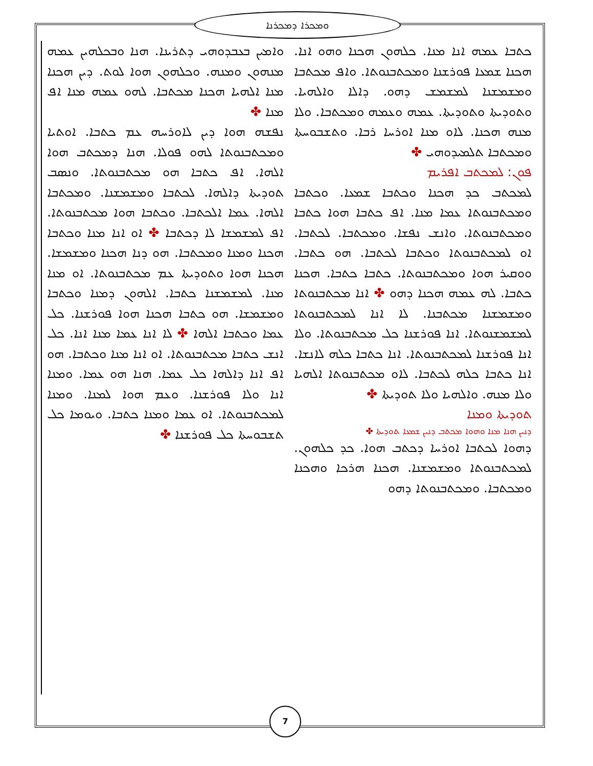ܘܡܟܪܐ ܕܡܟܪܢܐ
ܘܐܡܝܢ ܒܥܒܕܘܗܝ ܕܬܪܝܢܐ. ܗܢܐ ܘܒܟܠܗܝܢ ܥܡܗ ܡܢܗܘܢ ܘܡܢܗ. ܘܟܠܗܘܢ ܗܘܐ ܠܘܬ. ܕܝܢ ܗܟܢܐ ܡܢܐ ܐܠܗܝܐ ܗܟܢܐ ܡܟܬܒܐ. ܠܗܘ ܥܡܗ ܡܢܐ ܐܦ ܡܢܐ ✤
ܢܦܫܗ ܗܘܐ ܕܝܢ ܠܐܘܪܚܗ ܥܡ ܟܬܒܐ. ܐܘܬܝܐ ܘܡܟܬܒܢܘܬܐ ܠܗܘ ܦܘܠܐ. ܗܢܐ ܕܡܟܬܒ ܗܘܐ ܐܠܗܐ. ܐܦ ܟܬܒܐ ܗܘ ܡܟܬܒܢܘܬܐ. ܘܢܣܒ ܬܘܕܝܬܐ ܕܐܠܗܐ. ܠܟܬܒܐ ܘܡܫܡܫܢܐ. ܘܡܟܬܒܐ ܐܠܗܐ. ܥܡܐ ܐܠܟܬܒܐ. ܘܟܬܒܐ ܗܘܐ ܡܟܬܒܢܘܬܐ. ܐܦ ܠܡܫܡܫܐ ܠܐ ܕܟܬܒܐ ✤ ܐܘ ܐܢܐ ܡܢܐ ܘܟܬܒܐ ܗܟܢܐ ܘܡܢܐ ܘܡܟܬܒܐ. ܗܘ ܕܢܐ ܗܟܢܐ ܘܡܫܡܫܐ. ܗܟܢܐ ܗܘܐ ܘܬܘܕܝܬܐ ܥܡ ܡܟܬܒܢܘܬܐ. ܐܘ ܡܢܐ ܡܢܐ. ܠܡܫܡܫܢܐ ܟܬܒܐ. ܐܠܗܘܢ ܕܡܢܐ ܘܟܬܒܐ ܘܡܫܡܫܐ. ܗܘ ܟܬܒܐ ܗܟܢܐ ܗܘܐ ܦܘܪܫܢܐ. ܟܠ ܥܡܐ ܘܟܬܒܐ ܐܠܗܐ ✤ ܠܐ ܐܢܐ ܥܡܐ ܡܢܐ ܐܢܐ. ܟܠ ܐܢܫ ܟܬܒܐ ܡܟܬܒܢܘܬܐ. ܐܘ ܐܢܐ ܡܢܐ ܘܟܬܒܐ. ܗܘ ܐܦ ܐܢܐ ܕܐܠܗܐ ܟܠ ܥܡܐ. ܗܢܐ ܗܘ ܥܡܐ. ܘܡܢܐ ܐܢܐ ܘܠܐ ܦܘܪܫܢܐ. ܘܥܡ ܗܘܐ ܠܡܢܐ. ܘܡܢܐ ܠܡܟܬܒܢܘܬܐ. ܐܘ ܥܡܐ ܘܡܢܐ ܟܬܒܐ. ܘܝܘܡܐ ܟܠ ܬܫܒܘܚܬܐ ܟܠ ܦܘܪܫܢܐ ✤
ܟܬܒܐ ܥܡܗ ܐܢܐ ܡܢܐ. ܟܠܗܘܢ ܗܟܢܐ ܘܗܘ ܐܢܐ. ܗܟܢܐ ܫܡܥܐ ܦܘܪܫܢܐ ܘܡܟܬܒܢܘܬܐ. ܘܐܦ ܡܟܬܒܐ ܘܡܫܡܫܢܐ ܠܡܫܡܫ ܕܗܘ. ܕܐܠܐ ܘܐܠܗܝܐ. ܘܬܘܕܝܬܐ ܘܬܘܕܝܬܐ. ܥܡܗ ܘܥܡܗ ܘܡܟܬܒܐ. ܘܠܐ ܡܢܗ ܗܟܢܐ. ܠܐܘ ܡܢܐ ܐܘܪܚܐ ܪܒܐ. ܘܬܫܒܘܚܬܐ ܘܡܟܬܒܐ ܬܠܡܝܕܘܗܝ ✤
ܦܘܢ: ܠܡܟܬܒ ܐܦܪܝܡ
ܠܡܟܬܒ ܟܕ ܗܟܢܐ ܘܟܬܒܐ ܫܡܥܐ. ܘܟܬܒܐ ܘܡܟܬܒܢܘܬܐ ܥܡܐ ܡܢܐ. ܐܦ ܟܬܒܐ ܗܘܐ ܟܬܒܐ ܘܡܟܬܒܢܘܬܐ. ܘܐܢܫ ܢܦܫܐ. ܘܡܟܬܒܐ. ܠܟܬܒܐ. ܐܘ ܠܡܟܬܒܢܘܬܐ ܘܟܬܒܐ ܠܟܬܒܐ. ܗܘ ܟܬܒܐ. ܘܘܩܝܪ ܗܘܐ ܘܡܟܬܒܢܘܬܐ. ܟܬܒܐ ܟܬܒܐ. ܗܟܢܐ ܟܬܒܐ. ܠܗ ܥܡܗ ܗܟܢܐ ܕܗܘ ✤ ܐܢܐ ܡܟܬܒܢܘܬܐ ܘܡܫܡܫܢܐ ܡܟܬܒܢܐ. ܠܐ ܐܢܐ ܠܡܟܬܒܢܘܬܐ ܠܡܫܡܫܢܘܬܐ. ܐܢܐ ܦܘܪܫܢܐ ܟܠ ܡܟܬܒܢܘܬܐ. ܘܠܐ ܐܢܐ ܦܘܪܫܢܐ ܠܡܟܬܒܢܘܬܐ. ܐܢܐ ܟܬܒܐ ܟܠܗ ܠܐܢܫܐ. ܐܢܐ ܟܬܒܐ ܟܠܗ ܠܟܬܒܐ. ܠܐܘ ܡܟܬܒܢܘܬܐ ܐܠܗܝܐ ܘܠܐ ܡܢܗ. ܘܐܠܗܝܐ ܘܠܐ ܬܘܕܝܬܐ ✤
ܬܘܕܝܬܐ ܘܡܢܐ
ܕܢܝܢ ܗܢܐ ܡܢܐ ܘܗܘܐ ܡܟܬܒ ܕܢܝܢ ܫܡܥܐ ܬܘܕܝܬܐ ✤
ܕܗܘܐ ܠܟܬܒܐ ܐܘܪܚܐ ܕܟܬܒ ܗܘܐ. ܟܕ ܟܠܗܘܢ. ܠܡܟܬܒܢܘܬܐ ܘܡܫܡܫܢܐ. ܗܟܢܐ ܗܪܟܐ ܘܗܟܢܐ ܘܡܟܬܒܐ. ܘܡܟܬܒܢܘܬܐ ܕܗܘ
7